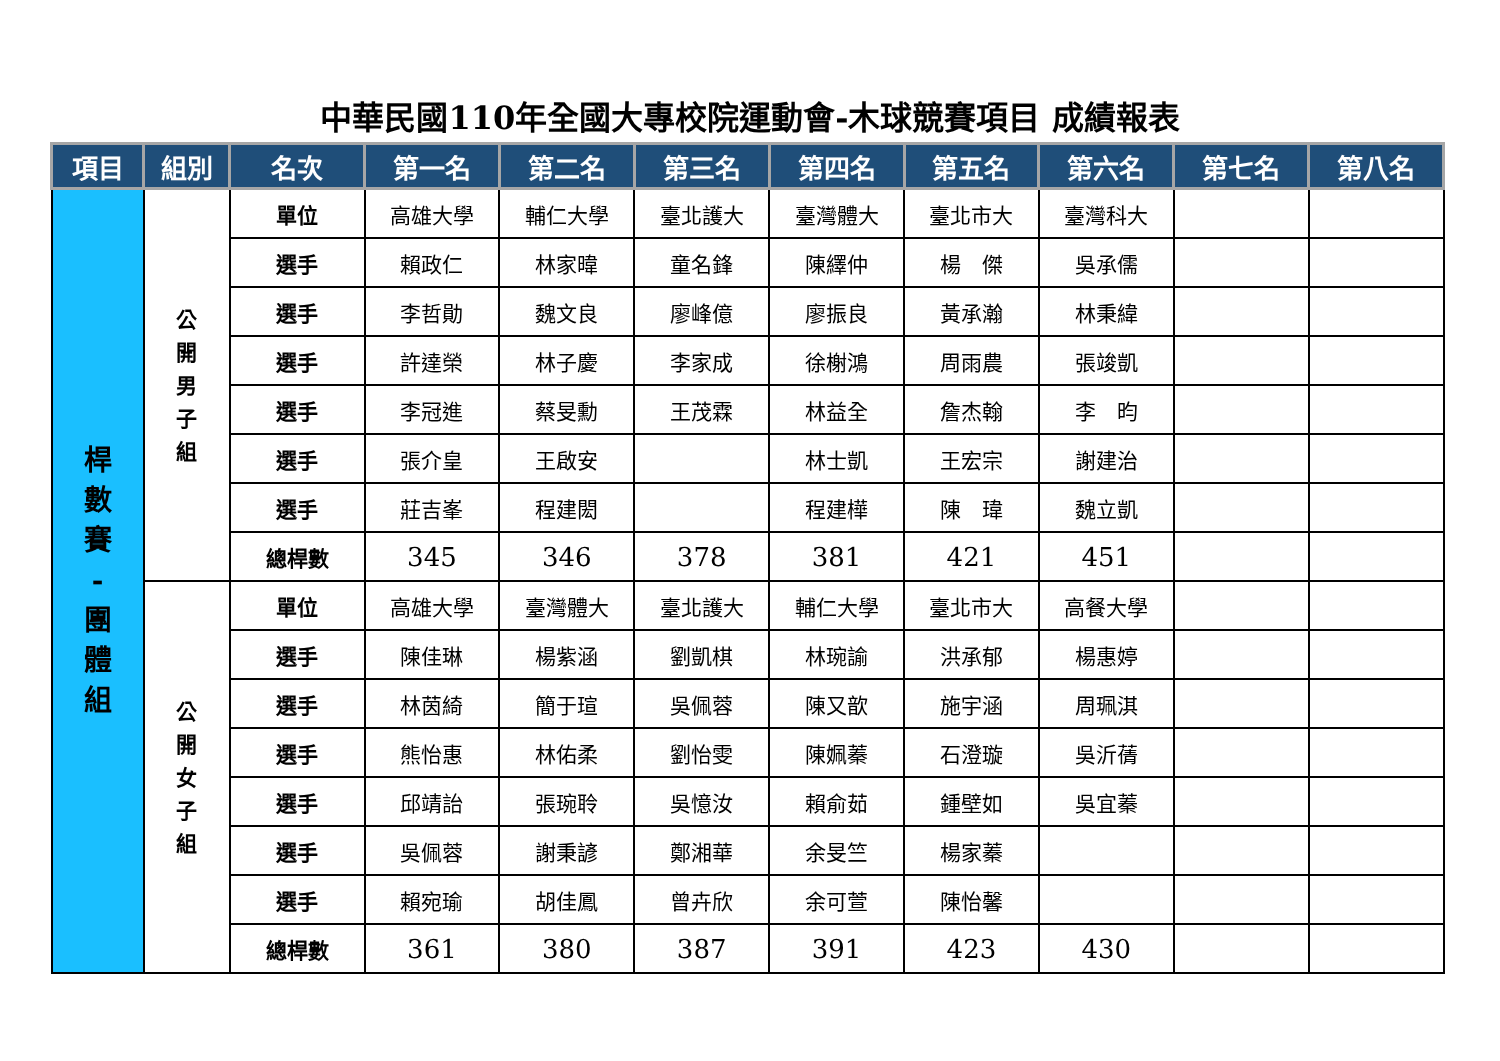中華民國110年全國大專校院運動會-木球競賽項目 成績報表
| 項目 | 組別 | 名次 | 第一名 | 第二名 | 第三名 | 第四名 | 第五名 | 第六名 | 第七名 | 第八名 |
| --- | --- | --- | --- | --- | --- | --- | --- | --- | --- | --- |
| 桿 數 賽 - 團 體 組 | 公 開 男 子 組 | 單位 | 高雄大學 | 輔仁大學 | 臺北護大 | 臺灣體大 | 臺北市大 | 臺灣科大 | | |
| | | 選手 | 賴政仁 | 林家暐 | 童名鋒 | 陳繹仲 | 楊 傑 | 吳承儒 | | |
| | | 選手 | 李哲勛 | 魏文良 | 廖峰億 | 廖振良 | 黃承瀚 | 林秉緯 | | |
| | | 選手 | 許達榮 | 林子慶 | 李家成 | 徐榭鴻 | 周雨農 | 張竣凱 | | |
| | | 選手 | 李冠進 | 蔡旻勳 | 王茂霖 | 林益全 | 詹杰翰 | 李 昀 | | |
| | | 選手 | 張介皇 | 王啟安 | | 林士凱 | 王宏宗 | 謝建治 | | |
| | | 選手 | 莊吉峯 | 程建閎 | | 程建樺 | 陳 瑋 | 魏立凱 | | |
| | | 總桿數 | 345 | 346 | 378 | 381 | 421 | 451 | | |
| | 公 開 女 子 組 | 單位 | 高雄大學 | 臺灣體大 | 臺北護大 | 輔仁大學 | 臺北市大 | 高餐大學 | | |
| | | 選手 | 陳佳琳 | 楊紫涵 | 劉凱棋 | 林琬諭 | 洪承郁 | 楊惠婷 | | |
| | | 選手 | 林茵綺 | 簡于瑄 | 吳佩蓉 | 陳又歆 | 施宇涵 | 周珮淇 | | |
| | | 選手 | 熊怡惠 | 林佑柔 | 劉怡雯 | 陳姵蓁 | 石澄璇 | 吳沂蒨 | | |
| | | 選手 | 邱靖詒 | 張琬聆 | 吳憶汝 | 賴俞茹 | 鍾壁如 | 吳宜蓁 | | |
| | | 選手 | 吳佩蓉 | 謝秉諺 | 鄭湘華 | 余旻竺 | 楊家蓁 | | | |
| | | 選手 | 賴宛瑜 | 胡佳鳳 | 曾卉欣 | 余可萱 | 陳怡馨 | | | |
| | | 總桿數 | 361 | 380 | 387 | 391 | 423 | 430 | | |